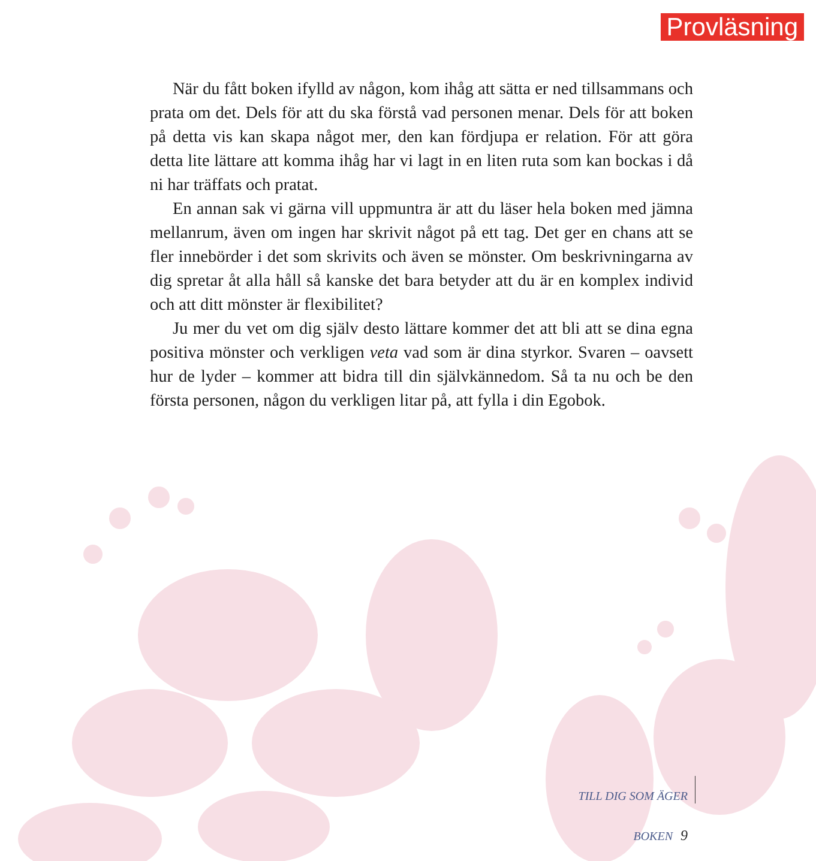Provläsning
När du fått boken ifylld av någon, kom ihåg att sätta er ned tillsammans och prata om det. Dels för att du ska förstå vad personen menar. Dels för att boken på detta vis kan skapa något mer, den kan fördjupa er relation. För att göra detta lite lättare att komma ihåg har vi lagt in en liten ruta som kan bockas i då ni har träffats och pratat.
En annan sak vi gärna vill uppmuntra är att du läser hela boken med jämna mellanrum, även om ingen har skrivit något på ett tag. Det ger en chans att se fler innebörder i det som skrivits och även se mönster. Om beskrivningarna av dig spretar åt alla håll så kanske det bara betyder att du är en komplex individ och att ditt mönster är flexibilitet?
Ju mer du vet om dig själv desto lättare kommer det att bli att se dina egna positiva mönster och verkligen veta vad som är dina styrkor. Svaren – oavsett hur de lyder – kommer att bidra till din självkännedom. Så ta nu och be den första personen, någon du verkligen litar på, att fylla i din Egobok.
TILL DIG SOM ÄGER BOKEN 9